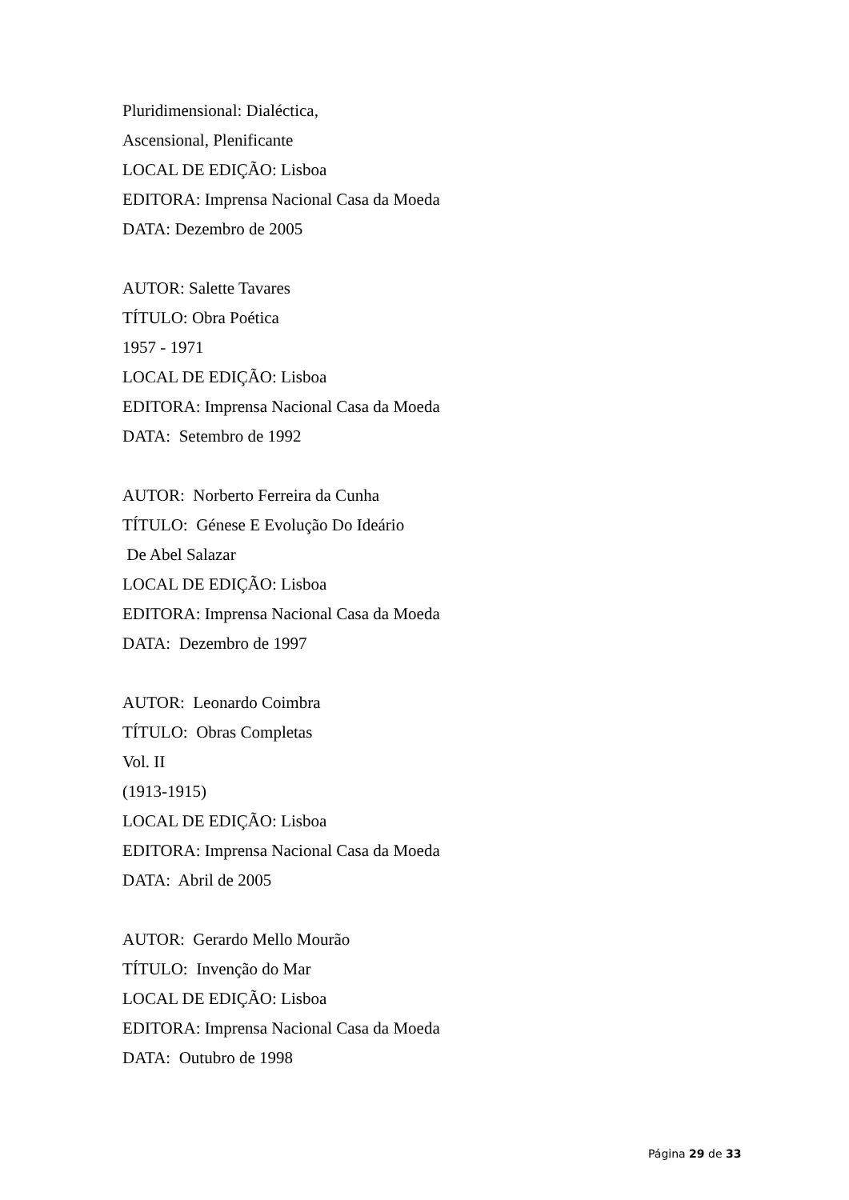Pluridimensional: Dialéctica,
Ascensional, Plenificante
LOCAL DE EDIÇÃO: Lisboa
EDITORA: Imprensa Nacional Casa da Moeda
DATA: Dezembro de 2005
AUTOR: Salette Tavares
TÍTULO: Obra Poética
1957 - 1971
LOCAL DE EDIÇÃO: Lisboa
EDITORA: Imprensa Nacional Casa da Moeda
DATA: Setembro de 1992
AUTOR: Norberto Ferreira da Cunha
TÍTULO: Génese E Evolução Do Ideário
De Abel Salazar
LOCAL DE EDIÇÃO: Lisboa
EDITORA: Imprensa Nacional Casa da Moeda
DATA: Dezembro de 1997
AUTOR: Leonardo Coimbra
TÍTULO: Obras Completas
Vol. II
(1913-1915)
LOCAL DE EDIÇÃO: Lisboa
EDITORA: Imprensa Nacional Casa da Moeda
DATA: Abril de 2005
AUTOR: Gerardo Mello Mourão
TÍTULO: Invenção do Mar
LOCAL DE EDIÇÃO: Lisboa
EDITORA: Imprensa Nacional Casa da Moeda
DATA: Outubro de 1998
Página 29 de 33